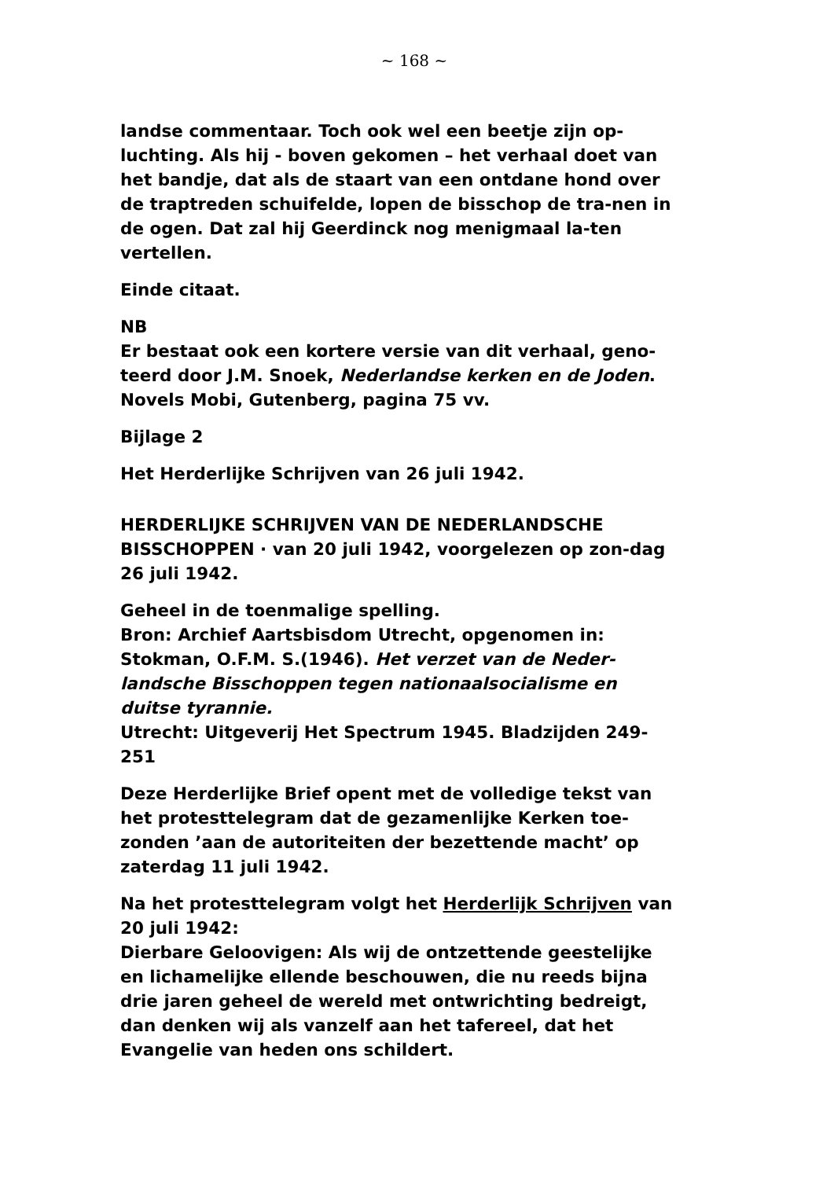~ 168 ~
landse commentaar. Toch ook wel een beetje zijn op-luchting. Als hij - boven gekomen – het verhaal doet van het bandje, dat als de staart van een ontdane hond over de traptreden schuifelde, lopen de bisschop de tra-nen in de ogen. Dat zal hij Geerdinck nog menigmaal la-ten vertellen.
Einde citaat.
NB
Er bestaat ook een kortere versie van dit verhaal, geno-teerd door J.M. Snoek, Nederlandse kerken en de Joden. Novels Mobi, Gutenberg, pagina 75 vv.
Bijlage 2
Het Herderlijke Schrijven van 26 juli 1942.
HERDERLIJKE SCHRIJVEN VAN DE NEDERLANDSCHE BISSCHOPPEN · van 20 juli 1942, voorgelezen op zon-dag 26 juli 1942.
Geheel in de toenmalige spelling.
Bron: Archief Aartsbisdom Utrecht, opgenomen in: Stokman, O.F.M. S.(1946). Het verzet van de Neder-landsche Bisschoppen tegen nationaalsocialisme en duitse tyrannie.
Utrecht: Uitgeverij Het Spectrum 1945. Bladzijden 249-251
Deze Herderlijke Brief opent met de volledige tekst van het protesttelegram dat de gezamenlijke Kerken toe-zonden ’aan de autoriteiten der bezettende macht’ op zaterdag 11 juli 1942.
Na het protesttelegram volgt het Herderlijk Schrijven van 20 juli 1942:
Dierbare Geloovigen: Als wij de ontzettende geestelijke en lichamelijke ellende beschouwen, die nu reeds bijna drie jaren geheel de wereld met ontwrichting bedreigt, dan denken wij als vanzelf aan het tafereel, dat het Evangelie van heden ons schildert.